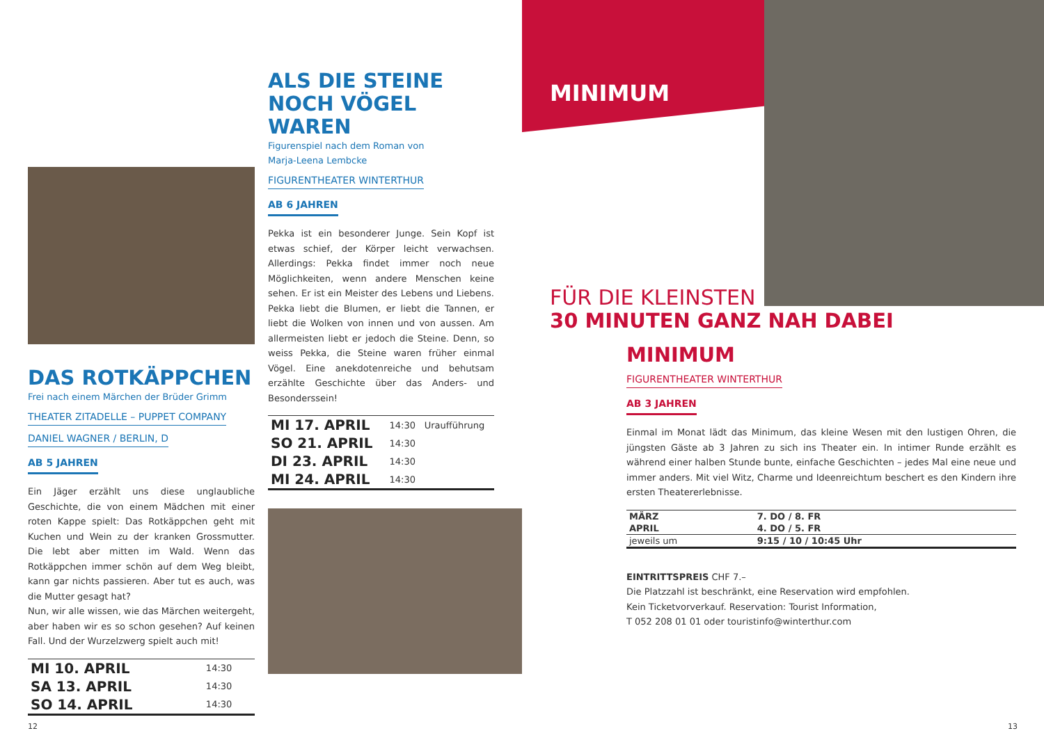DAS ROTKÄPPCHEN
Frei nach einem Märchen der Brüder Grimm
THEATER ZITADELLE – PUPPET COMPANY
DANIEL WAGNER / BERLIN, D
AB 5 JAHREN
Ein Jäger erzählt uns diese unglaubliche Geschichte, die von einem Mädchen mit einer roten Kappe spielt: Das Rotkäppchen geht mit Kuchen und Wein zu der kranken Grossmutter. Die lebt aber mitten im Wald. Wenn das Rotkäppchen immer schön auf dem Weg bleibt, kann gar nichts passieren. Aber tut es auch, was die Mutter gesagt hat?
Nun, wir alle wissen, wie das Märchen weitergeht, aber haben wir es so schon gesehen? Auf keinen Fall. Und der Wurzelzwerg spielt auch mit!
| MI 10. APRIL | 14:30 |
| SA 13. APRIL | 14:30 |
| SO 14. APRIL | 14:30 |
ALS DIE STEINE
NOCH VÖGEL WAREN
Figurenspiel nach dem Roman von
Marja-Leena Lembcke
FIGURENTHEATER WINTERTHUR
AB 6 JAHREN
Pekka ist ein besonderer Junge. Sein Kopf ist etwas schief, der Körper leicht verwachsen. Allerdings: Pekka findet immer noch neue Möglichkeiten, wenn andere Menschen keine sehen. Er ist ein Meister des Lebens und Liebens. Pekka liebt die Blumen, er liebt die Tannen, er liebt die Wolken von innen und von aussen. Am allermeisten liebt er jedoch die Steine. Denn, so weiss Pekka, die Steine waren früher einmal Vögel. Eine anekdotenreiche und behutsam erzählte Geschichte über das Anders- und Besonderssein!
| MI 17. APRIL | 14:30 | Uraufführung |
| SO 21. APRIL | 14:30 | |
| DI 23. APRIL | 14:30 | |
| MI 24. APRIL | 14:30 | |
MINIMUM
FÜR DIE KLEINSTEN
30 MINUTEN GANZ NAH DABEI
MINIMUM
FIGURENTHEATER WINTERTHUR
AB 3 JAHREN
Einmal im Monat lädt das Minimum, das kleine Wesen mit den lustigen Ohren, die jüngsten Gäste ab 3 Jahren zu sich ins Theater ein. In intimer Runde erzählt es während einer halben Stunde bunte, einfache Geschichten – jedes Mal eine neue und immer anders. Mit viel Witz, Charme und Ideenreichtum beschert es den Kindern ihre ersten Theatererlebnisse.
| MÄRZ | 7. DO / 8. FR |
| APRIL | 4. DO / 5. FR |
| jeweils um | 9:15 / 10 / 10:45 Uhr |
EINTRITTSPREIS CHF 7.–
Die Platzzahl ist beschränkt, eine Reservation wird empfohlen.
Kein Ticketvorverkauf. Reservation: Tourist Information,
T 052 208 01 01 oder touristinfo@winterthur.com
12 13